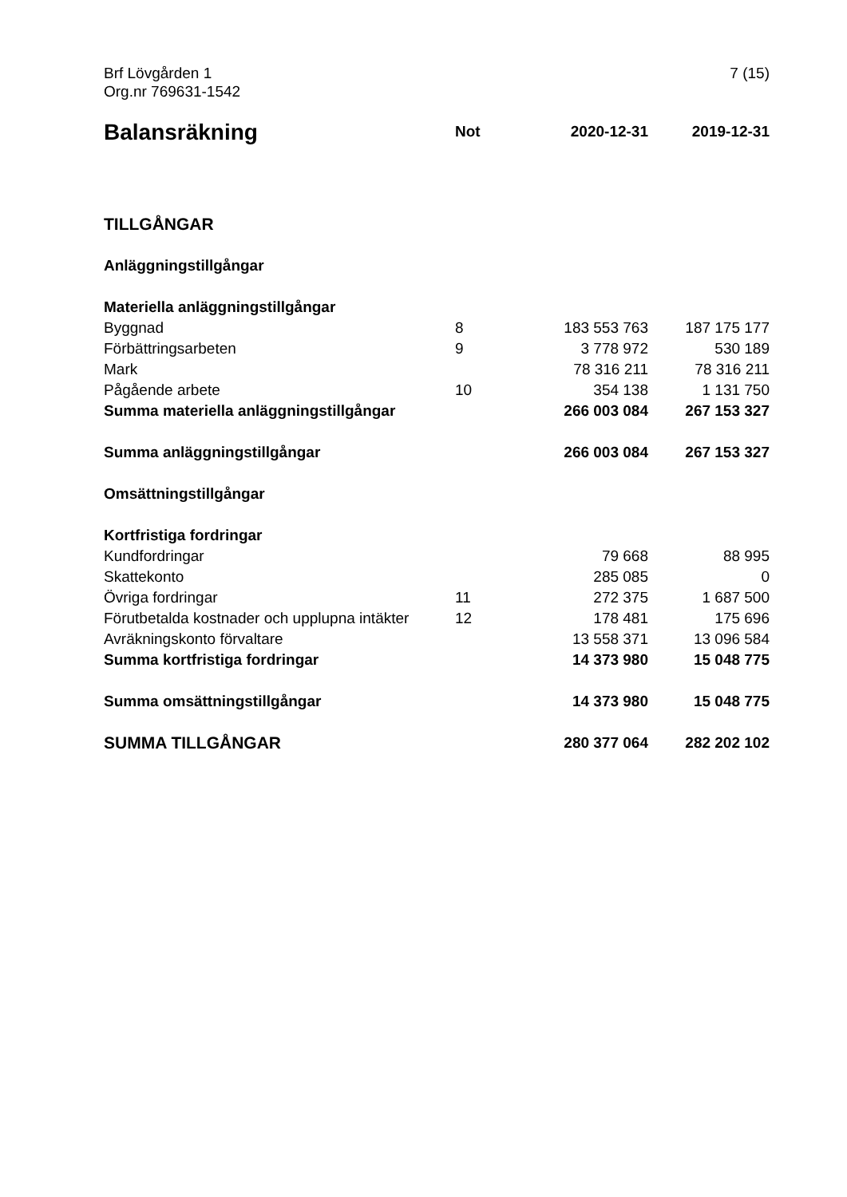Brf Lövgården 1
Org.nr 769631-1542
7 (15)
| Balansräkning | Not | 2020-12-31 | 2019-12-31 |
| --- | --- | --- | --- |
| TILLGÅNGAR | | | |
| Anläggningstillgångar | | | |
| Materiella anläggningstillgångar | | | |
| Byggnad | 8 | 183 553 763 | 187 175 177 |
| Förbättringsarbeten | 9 | 3 778 972 | 530 189 |
| Mark | | 78 316 211 | 78 316 211 |
| Pågående arbete | 10 | 354 138 | 1 131 750 |
| Summa materiella anläggningstillgångar | | 266 003 084 | 267 153 327 |
| Summa anläggningstillgångar | | 266 003 084 | 267 153 327 |
| Omsättningstillgångar | | | |
| Kortfristiga fordringar | | | |
| Kundfordringar | | 79 668 | 88 995 |
| Skattekonto | | 285 085 | 0 |
| Övriga fordringar | 11 | 272 375 | 1 687 500 |
| Förutbetalda kostnader och upplupna intäkter | 12 | 178 481 | 175 696 |
| Avräkningskonto förvaltare | | 13 558 371 | 13 096 584 |
| Summa kortfristiga fordringar | | 14 373 980 | 15 048 775 |
| Summa omsättningstillgångar | | 14 373 980 | 15 048 775 |
| SUMMA TILLGÅNGAR | | 280 377 064 | 282 202 102 |